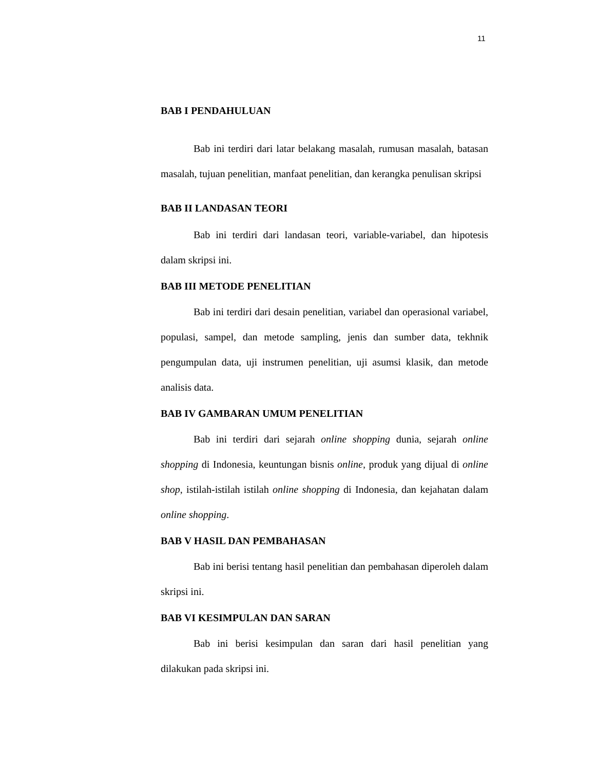11
BAB I PENDAHULUAN
Bab ini terdiri dari latar belakang masalah, rumusan masalah, batasan masalah, tujuan penelitian, manfaat penelitian, dan kerangka penulisan skripsi
BAB II LANDASAN TEORI
Bab ini terdiri dari landasan teori, variable-variabel, dan hipotesis dalam skripsi ini.
BAB III METODE PENELITIAN
Bab ini terdiri dari desain penelitian, variabel dan operasional variabel, populasi, sampel, dan metode sampling, jenis dan sumber data, tekhnik pengumpulan data, uji instrumen penelitian, uji asumsi klasik, dan metode analisis data.
BAB IV GAMBARAN UMUM PENELITIAN
Bab ini terdiri dari sejarah online shopping dunia, sejarah online shopping di Indonesia, keuntungan bisnis online, produk yang dijual di online shop, istilah-istilah istilah online shopping di Indonesia, dan kejahatan dalam online shopping.
BAB V HASIL DAN PEMBAHASAN
Bab ini berisi tentang hasil penelitian dan pembahasan diperoleh dalam skripsi ini.
BAB VI KESIMPULAN DAN SARAN
Bab ini berisi kesimpulan dan saran dari hasil penelitian yang dilakukan pada skripsi ini.